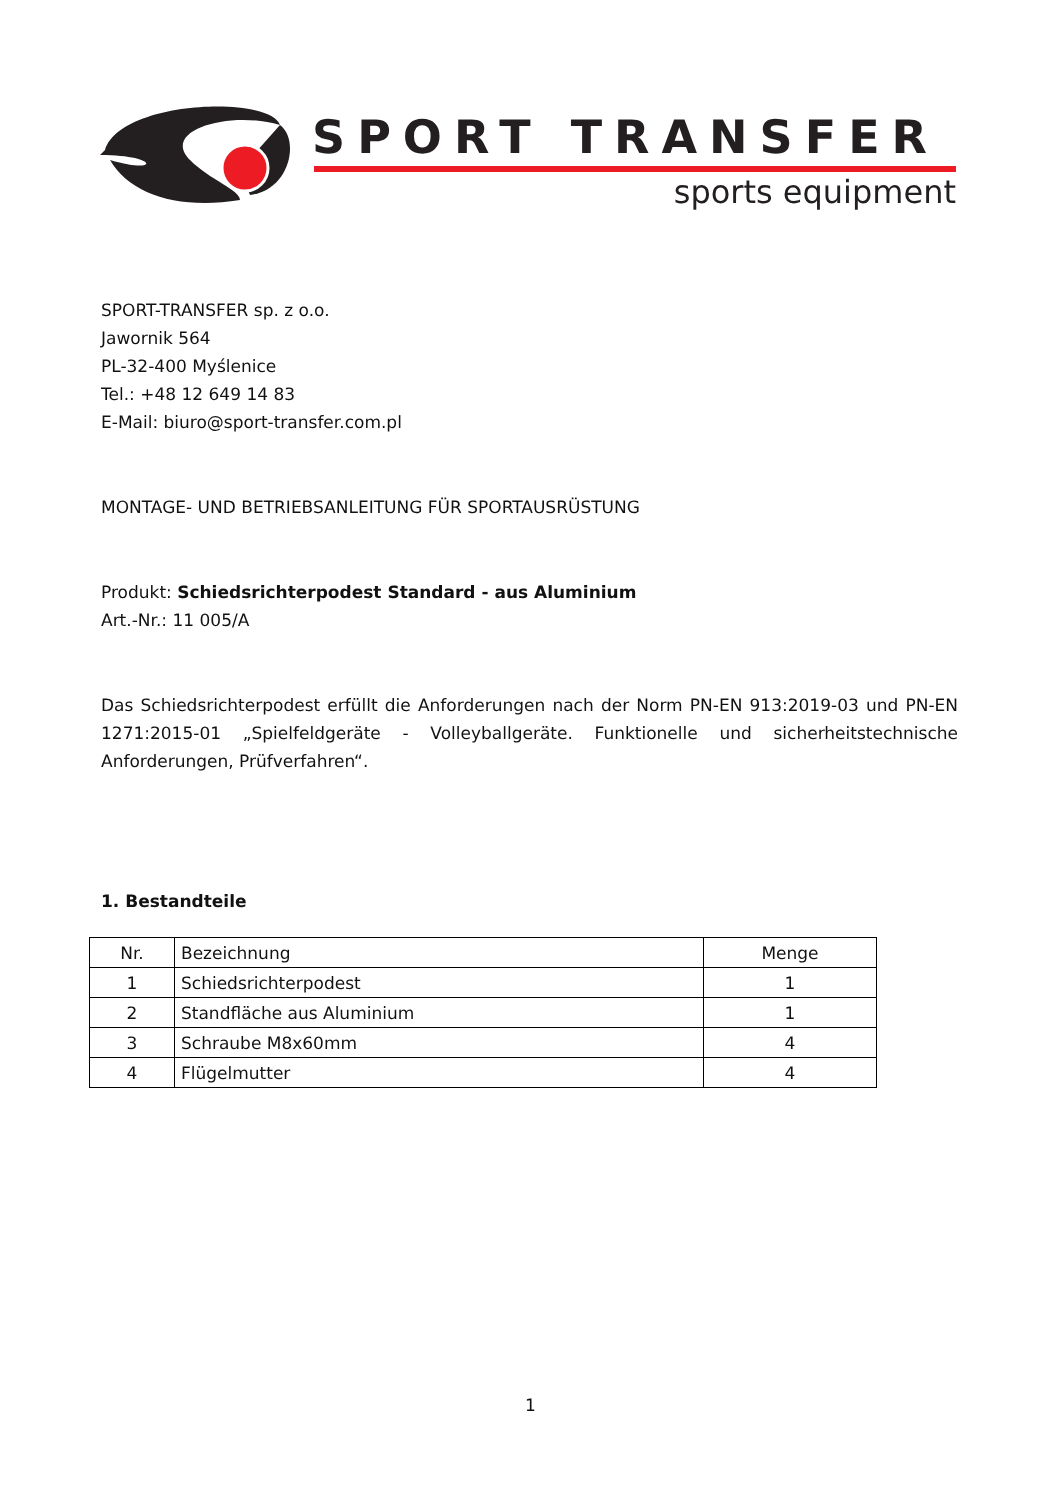SPORT TRANSFER
sports equipment
SPORT-TRANSFER sp. z o.o.
Jawornik 564
PL-32-400 Myślenice
Tel.: +48 12 649 14 83
E-Mail: biuro@sport-transfer.com.pl
MONTAGE- UND BETRIEBSANLEITUNG FÜR SPORTAUSRÜSTUNG
Produkt: Schiedsrichterpodest Standard - aus Aluminium
Art.-Nr.: 11 005/A
Das Schiedsrichterpodest erfüllt die Anforderungen nach der Norm PN-EN 913:2019-03 und PN-EN 1271:2015-01 „Spielfeldgeräte - Volleyballgeräte. Funktionelle und sicherheitstechnische Anforderungen, Prüfverfahren“.
1. Bestandteile
| Nr. | Bezeichnung | Menge |
| --- | --- | --- |
| 1 | Schiedsrichterpodest | 1 |
| 2 | Standfläche aus Aluminium | 1 |
| 3 | Schraube M8x60mm | 4 |
| 4 | Flügelmutter | 4 |
1